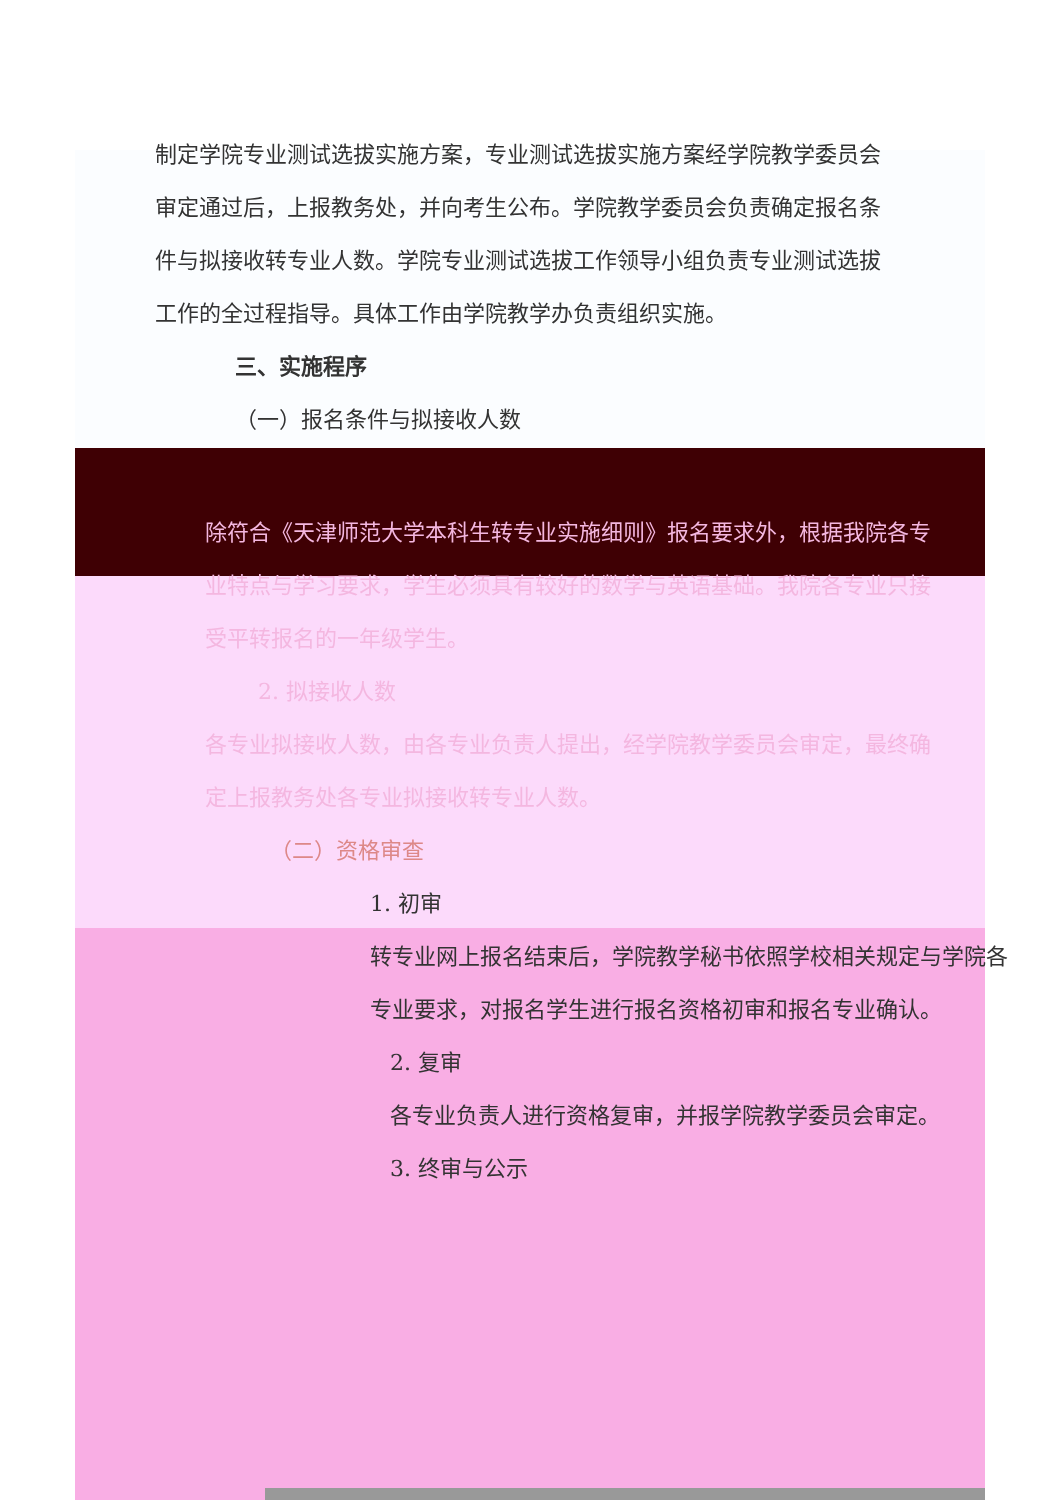制定学院专业测试选拔实施方案，专业测试选拔实施方案经学院教学委员会审定通过后，上报教务处，并向考生公布。学院教学委员会负责确定报名条件与拟接收转专业人数。学院专业测试选拔工作领导小组负责专业测试选拔工作的全过程指导。具体工作由学院教学办负责组织实施。
三、实施程序
（一）报名条件与拟接收人数
除符合《天津师范大学本科生转专业实施细则》报名要求外，根据我院各专业特点与学习要求，学生必须具有较好的数学与英语基础。我院各专业只接受平转报名的一年级学生。
2. 拟接收人数
各专业拟接收人数，由各专业负责人提出，经学院教学委员会审定，最终确定上报教务处各专业拟接收转专业人数。
（二）资格审查
1. 初审
转专业网上报名结束后，学院教学秘书依照学校相关规定与学院各专业要求，对报名学生进行报名资格初审和报名专业确认。
2. 复审
各专业负责人进行资格复审，并报学院教学委员会审定。
3. 终审与公示